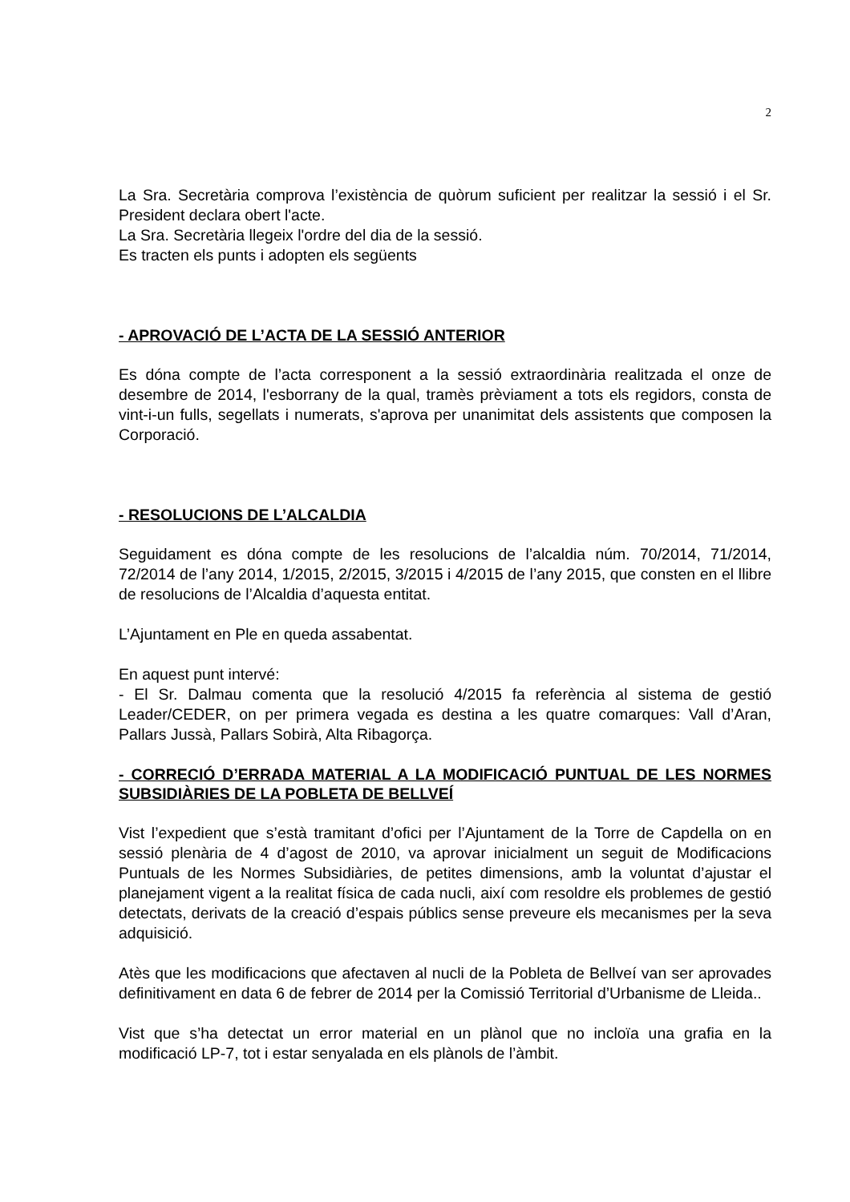2
La Sra. Secretària comprova l’existència de quòrum suficient per realitzar la sessió i el Sr. President declara obert l'acte.
La Sra. Secretària llegeix l'ordre del dia de la sessió.
Es tracten els punts i adopten els següents
- APROVACIÓ DE L’ACTA DE LA SESSIÓ ANTERIOR
Es dóna compte de l’acta corresponent a la sessió extraordinària realitzada el onze de desembre de 2014, l'esborrany de la qual, tramès prèviament a tots els regidors, consta de vint-i-un fulls, segellats i numerats, s'aprova per unanimitat dels assistents que composen la Corporació.
- RESOLUCIONS DE L’ALCALDIA
Seguidament es dóna compte de les resolucions de l’alcaldia núm. 70/2014, 71/2014, 72/2014 de l’any 2014, 1/2015, 2/2015, 3/2015 i 4/2015 de l’any 2015, que consten en el llibre de resolucions de l’Alcaldia d’aquesta entitat.
L’Ajuntament en Ple en queda assabentat.
En aquest punt intervé:
- El Sr. Dalmau comenta que la resolució 4/2015 fa referència al sistema de gestió Leader/CEDER, on per primera vegada es destina a les quatre comarques: Vall d’Aran, Pallars Jussà, Pallars Sobirà, Alta Ribagorça.
- CORRECIÓ D’ERRADA MATERIAL A LA MODIFICACIÓ PUNTUAL DE LES NORMES SUBSIDIÀRIES DE LA POBLETA DE BELLVEÍ
Vist l’expedient que s’està tramitant d’ofici per l’Ajuntament de la Torre de Capdella on en sessió plenària de 4 d’agost de 2010, va aprovar inicialment un seguit de Modificacions Puntuals de les Normes Subsidiàries, de petites dimensions, amb la voluntat d’ajustar el planejament vigent a la realitat física de cada nucli, així com resoldre els problemes de gestió detectats, derivats de la creació d’espais públics sense preveure els mecanismes per la seva adquisició.
Atès que les modificacions que afectaven al nucli de la Pobleta de Bellveí van ser aprovades definitivament en data 6 de febrer de 2014 per la Comissió Territorial d’Urbanisme de Lleida..
Vist que s’ha detectat un error material en un plànol que no incloïa una grafia en la modificació LP-7, tot i estar senyalada en els plànols de l’àmbit.